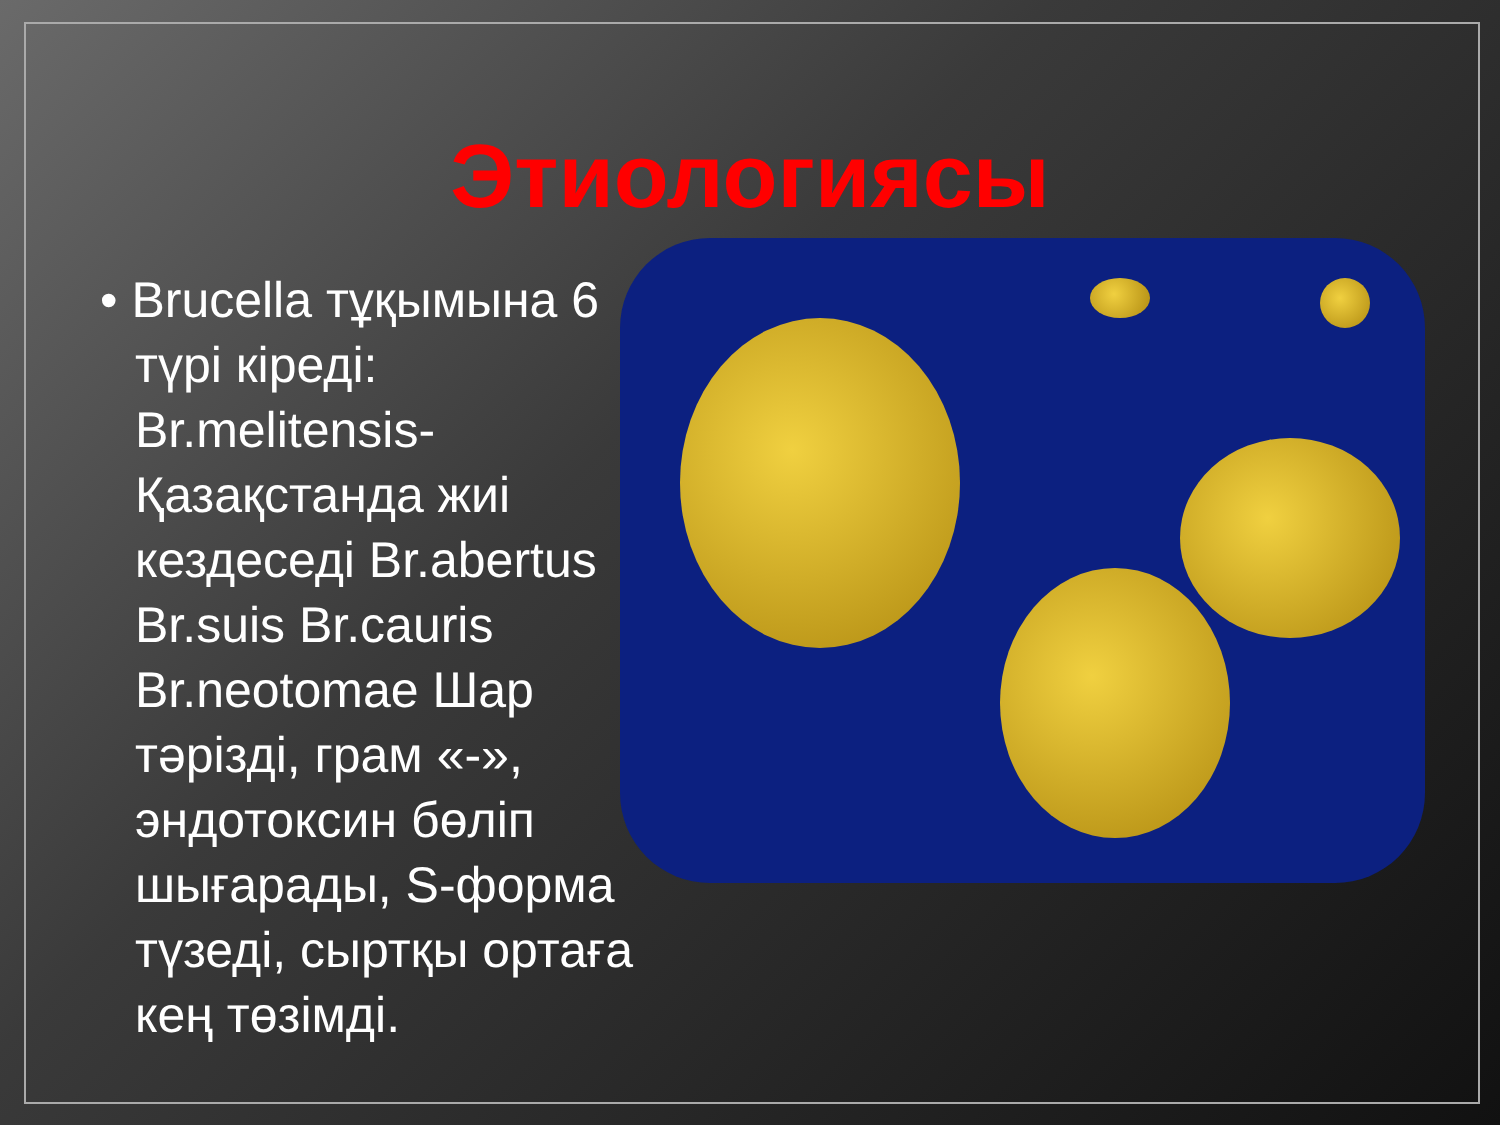Этиологиясы
• Brucella тұқымына 6 түрі кіреді: Br.melitensis- Қазақстанда жиі кездеседі Br.abertus Br.suis Br.cauris Br.neotomae Шар тәрізді, грам «-», эндотоксин бөліп шығарады, S-форма түзеді, сыртқы ортаға кең төзімді.